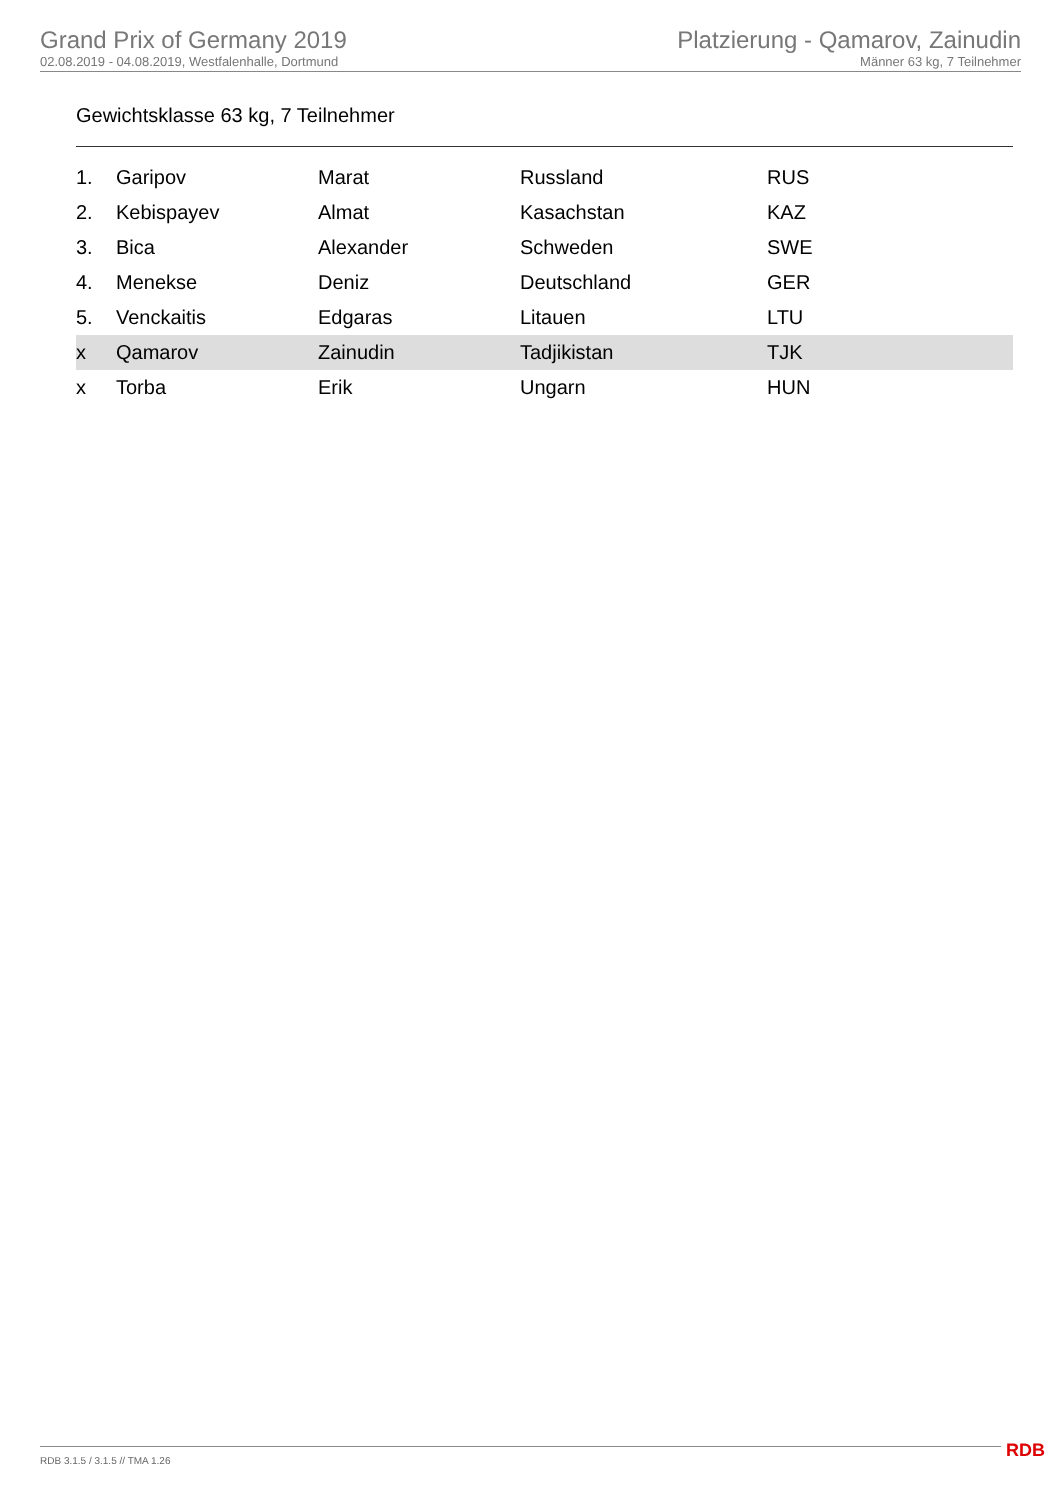Grand Prix of Germany 2019
02.08.2019 - 04.08.2019, Westfalenhalle, Dortmund
Platzierung - Qamarov, Zainudin
Männer 63 kg, 7 Teilnehmer
Gewichtsklasse 63 kg, 7 Teilnehmer
| 1. | Garipov | Marat | Russland | RUS |
| 2. | Kebispayev | Almat | Kasachstan | KAZ |
| 3. | Bica | Alexander | Schweden | SWE |
| 4. | Menekse | Deniz | Deutschland | GER |
| 5. | Venckaitis | Edgaras | Litauen | LTU |
| x | Qamarov | Zainudin | Tadjikistan | TJK |
| x | Torba | Erik | Ungarn | HUN |
RDB 3.1.5 / 3.1.5 // TMA 1.26 RDB